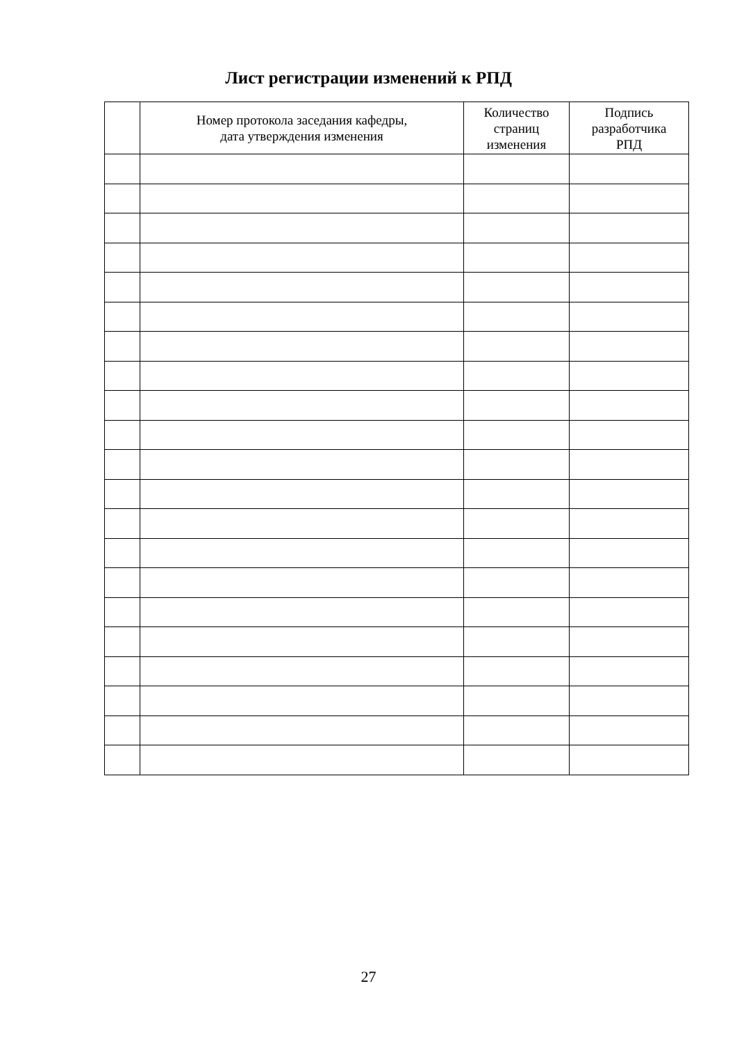Лист регистрации изменений к РПД
| | Номер протокола заседания кафедры, дата утверждения изменения | Количество страниц изменения | Подпись разработчика РПД |
| --- | --- | --- | --- |
27